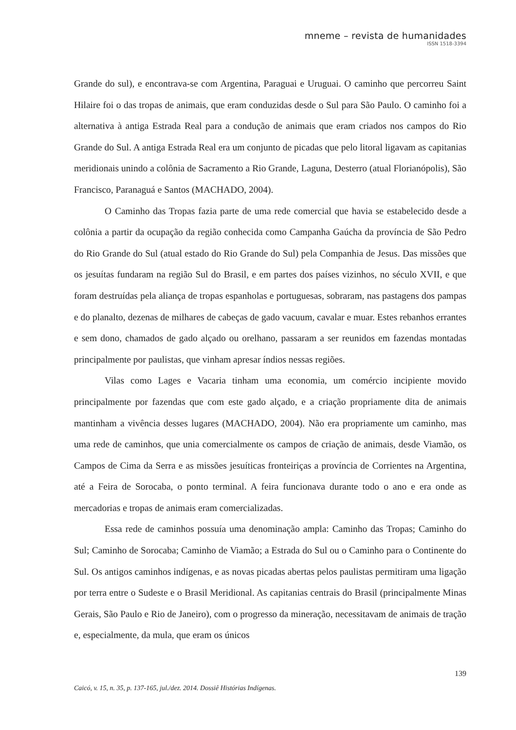mneme – revista de humanidades
ISSN 1518-3394
Grande do sul), e encontrava-se com Argentina, Paraguai e Uruguai. O caminho que percorreu Saint Hilaire foi o das tropas de animais, que eram conduzidas desde o Sul para São Paulo. O caminho foi a alternativa à antiga Estrada Real para a condução de animais que eram criados nos campos do Rio Grande do Sul. A antiga Estrada Real era um conjunto de picadas que pelo litoral ligavam as capitanias meridionais unindo a colônia de Sacramento a Rio Grande, Laguna, Desterro (atual Florianópolis), São Francisco, Paranaguá e Santos (MACHADO, 2004).
O Caminho das Tropas fazia parte de uma rede comercial que havia se estabelecido desde a colônia a partir da ocupação da região conhecida como Campanha Gaúcha da província de São Pedro do Rio Grande do Sul (atual estado do Rio Grande do Sul) pela Companhia de Jesus. Das missões que os jesuítas fundaram na região Sul do Brasil, e em partes dos países vizinhos, no século XVII, e que foram destruídas pela aliança de tropas espanholas e portuguesas, sobraram, nas pastagens dos pampas e do planalto, dezenas de milhares de cabeças de gado vacuum, cavalar e muar. Estes rebanhos errantes e sem dono, chamados de gado alçado ou orelhano, passaram a ser reunidos em fazendas montadas principalmente por paulistas, que vinham apresar índios nessas regiões.
Vilas como Lages e Vacaria tinham uma economia, um comércio incipiente movido principalmente por fazendas que com este gado alçado, e a criação propriamente dita de animais mantinham a vivência desses lugares (MACHADO, 2004). Não era propriamente um caminho, mas uma rede de caminhos, que unia comercialmente os campos de criação de animais, desde Viamão, os Campos de Cima da Serra e as missões jesuíticas fronteiriças a província de Corrientes na Argentina, até a Feira de Sorocaba, o ponto terminal. A feira funcionava durante todo o ano e era onde as mercadorias e tropas de animais eram comercializadas.
Essa rede de caminhos possuía uma denominação ampla: Caminho das Tropas; Caminho do Sul; Caminho de Sorocaba; Caminho de Viamão; a Estrada do Sul ou o Caminho para o Continente do Sul. Os antigos caminhos indígenas, e as novas picadas abertas pelos paulistas permitiram uma ligação por terra entre o Sudeste e o Brasil Meridional. As capitanias centrais do Brasil (principalmente Minas Gerais, São Paulo e Rio de Janeiro), com o progresso da mineração, necessitavam de animais de tração e, especialmente, da mula, que eram os únicos
139
Caicó, v. 15, n. 35, p. 137-165, jul./dez. 2014. Dossiê Histórias Indígenas.